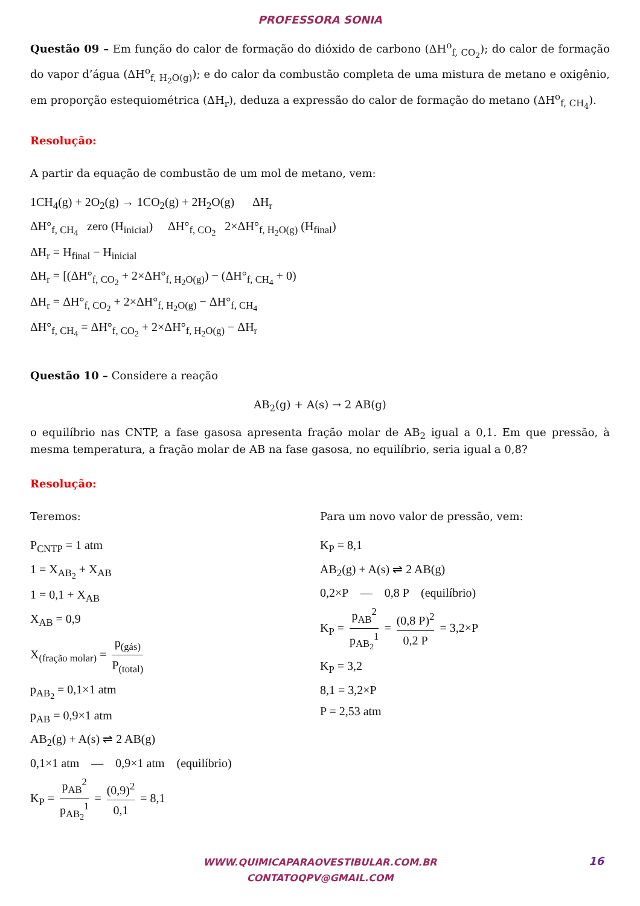PROFESSORA SONIA
Questão 09 – Em função do calor de formação do dióxido de carbono (ΔH<sup>o</sup><sub>f, CO<sub>2</sub></sub>); do calor de formação do vapor d’água (ΔH<sup>o</sup><sub>f, H<sub>2</sub>O(g)</sub>); e do calor da combustão completa de uma mistura de metano e oxigênio, em proporção estequiométrica (ΔH<sub>r</sub>), deduza a expressão do calor de formação do metano (ΔH<sup>o</sup><sub>f, CH<sub>4</sub></sub>).
Resolução:
A partir da equação de combustão de um mol de metano, vem:
1CH<sub>4</sub>(g) + 2O<sub>2</sub>(g) → 1CO<sub>2</sub>(g) + 2H<sub>2</sub>O(g) ΔH<sub>r</sub>
ΔH°<sub>f, CH<sub>4</sub></sub> zero (H<sub>inicial</sub>) ΔH°<sub>f, CO<sub>2</sub></sub> 2×ΔH°<sub>f, H<sub>2</sub>O(g)</sub> (H<sub>final</sub>)
ΔH<sub>r</sub> = H<sub>final</sub> − H<sub>inicial</sub>
ΔH<sub>r</sub> = [(ΔH°<sub>f, CO<sub>2</sub></sub> + 2×ΔH°<sub>f, H<sub>2</sub>O(g)</sub>) − (ΔH°<sub>f, CH<sub>4</sub></sub> + 0)
ΔH<sub>r</sub> = ΔH°<sub>f, CO<sub>2</sub></sub> + 2×ΔH°<sub>f, H<sub>2</sub>O(g)</sub> − ΔH°<sub>f, CH<sub>4</sub></sub>
ΔH°<sub>f, CH<sub>4</sub></sub> = ΔH°<sub>f, CO<sub>2</sub></sub> + 2×ΔH°<sub>f, H<sub>2</sub>O(g)</sub> − ΔH<sub>r</sub>
Questão 10 – Considere a reação
AB<sub>2</sub>(g) + A(s) → 2 AB(g)
o equilíbrio nas CNTP, a fase gasosa apresenta fração molar de AB<sub>2</sub> igual a 0,1. Em que pressão, à mesma temperatura, a fração molar de AB na fase gasosa, no equilíbrio, seria igual a 0,8?
Resolução:
Teremos:
P<sub>CNTP</sub> = 1 atm
1 = X<sub>AB<sub>2</sub></sub> + X<sub>AB</sub>
1 = 0,1 + X<sub>AB</sub>
X<sub>AB</sub> = 0,9
X<sub>(fração molar)</sub> = p<sub>(gás)</sub> P<sub>(total)</sub>
p<sub>AB<sub>2</sub></sub> = 0,1×1 atm
p<sub>AB</sub> = 0,9×1 atm
AB<sub>2</sub>(g) + A(s) ⇌ 2 AB(g)
0,1×1 atm — 0,9×1 atm (equilíbrio)
K<sub>P</sub> = p<sub>AB</sub><sup>2</sup> p<sub>AB<sub>2</sub></sub><sup>1</sup> = (0,9)<sup>2</sup> 0,1 = 8,1
Para um novo valor de pressão, vem:
K<sub>P</sub> = 8,1
AB<sub>2</sub>(g) + A(s) ⇌ 2 AB(g)
0,2×P — 0,8 P (equilíbrio)
K<sub>P</sub> = p<sub>AB</sub><sup>2</sup> p<sub>AB<sub>2</sub></sub><sup>1</sup> = (0,8 P)<sup>2</sup> 0,2 P = 3,2×P
K<sub>P</sub> = 3,2
8,1 = 3,2×P
P = 2,53 atm
WWW.QUIMICAPARAOVESTIBULAR.COM.BR
CONTATOQPV@GMAIL.COM
16